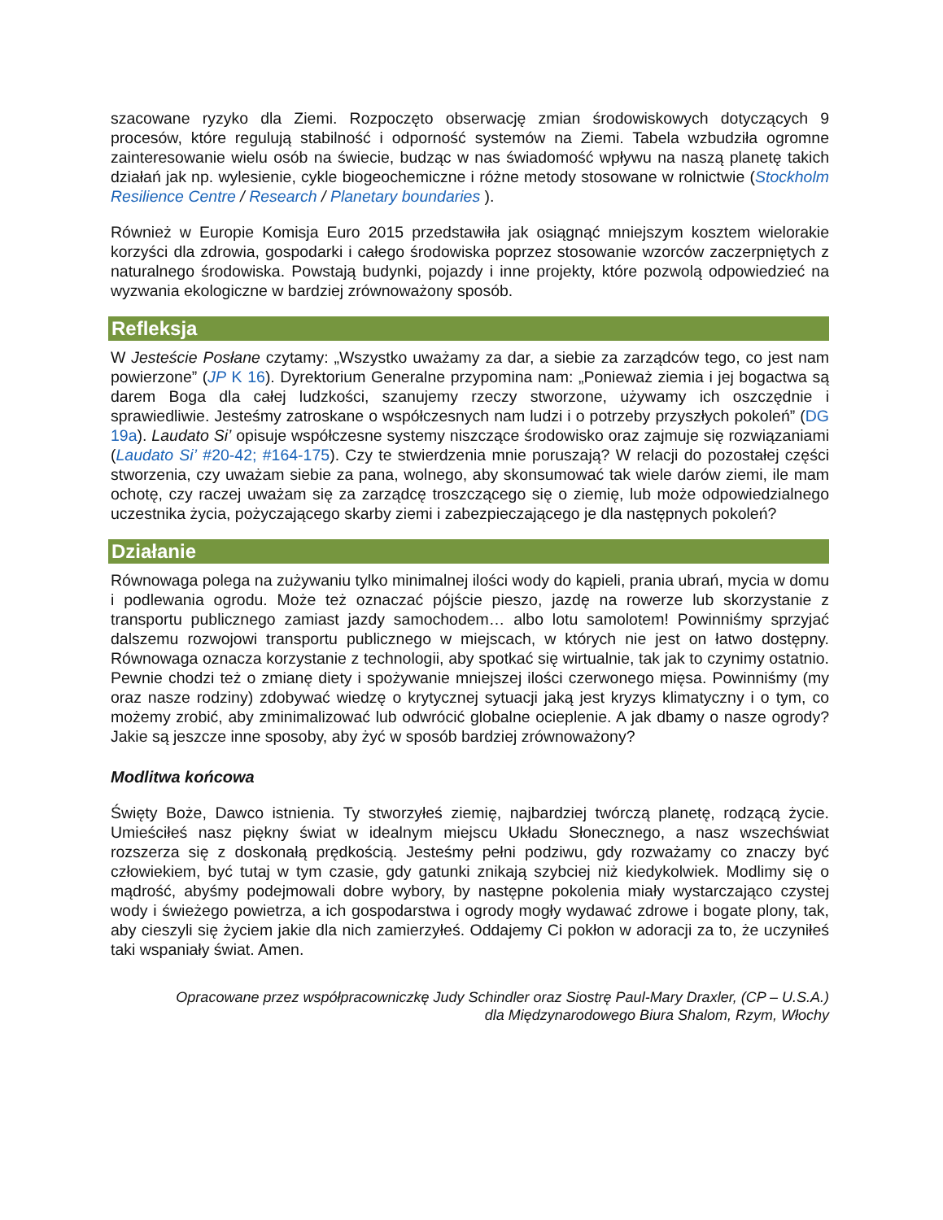szacowane ryzyko dla Ziemi. Rozpoczęto obserwację zmian środowiskowych dotyczących 9 procesów, które regulują stabilność i odporność systemów na Ziemi. Tabela wzbudziła ogromne zainteresowanie wielu osób na świecie, budząc w nas świadomość wpływu na naszą planetę takich działań jak np. wylesienie, cykle biogeochemiczne i różne metody stosowane w rolnictwie (Stockholm Resilience Centre / Research / Planetary boundaries ).
Również w Europie Komisja Euro 2015 przedstawiła jak osiągnąć mniejszym kosztem wielorakie korzyści dla zdrowia, gospodarki i całego środowiska poprzez stosowanie wzorców zaczerpniętych z naturalnego środowiska. Powstają budynki, pojazdy i inne projekty, które pozwolą odpowiedzieć na wyzwania ekologiczne w bardziej zrównoważony sposób.
Refleksja
W Jesteście Posłane czytamy: „Wszystko uważamy za dar, a siebie za zarządców tego, co jest nam powierzone” (JP K 16). Dyrektorium Generalne przypomina nam: „Ponieważ ziemia i jej bogactwa są darem Boga dla całej ludzkości, szanujemy rzeczy stworzone, używamy ich oszczędnie i sprawiedliwie. Jesteśmy zatroskane o współczesnych nam ludzi i o potrzeby przyszłych pokoleń” (DG 19a). Laudato Si’ opisuje współczesne systemy niszczące środowisko oraz zajmuje się rozwiązaniami (Laudato Si’ #20-42; #164-175). Czy te stwierdzenia mnie poruszają? W relacji do pozostałej części stworzenia, czy uważam siebie za pana, wolnego, aby skonsumować tak wiele darów ziemi, ile mam ochotę, czy raczej uważam się za zarządcę troszczącego się o ziemię, lub może odpowiedzialnego uczestnika życia, pożyczającego skarby ziemi i zabezpieczającego je dla następnych pokoleń?
Działanie
Równowaga polega na zużywaniu tylko minimalnej ilości wody do kąpieli, prania ubrań, mycia w domu i podlewania ogrodu. Może też oznaczać pójście pieszo, jazdę na rowerze lub skorzystanie z transportu publicznego zamiast jazdy samochodem… albo lotu samolotem! Powinniśmy sprzyjać dalszemu rozwojowi transportu publicznego w miejscach, w których nie jest on łatwo dostępny. Równowaga oznacza korzystanie z technologii, aby spotkać się wirtualnie, tak jak to czynimy ostatnio. Pewnie chodzi też o zmianę diety i spożywanie mniejszej ilości czerwonego mięsa. Powinniśmy (my oraz nasze rodziny) zdobywać wiedzę o krytycznej sytuacji jaką jest kryzys klimatyczny i o tym, co możemy zrobić, aby zminimalizować lub odwrócić globalne ocieplenie. A jak dbamy o nasze ogrody? Jakie są jeszcze inne sposoby, aby żyć w sposób bardziej zrównoważony?
Modlitwa końcowa
Święty Boże, Dawco istnienia. Ty stworzyłeś ziemię, najbardziej twórczą planetę, rodzącą życie. Umieściłeś nasz piękny świat w idealnym miejscu Układu Słonecznego, a nasz wszechświat rozszerza się z doskonałą prędkością. Jesteśmy pełni podziwu, gdy rozważamy co znaczy być człowiekiem, być tutaj w tym czasie, gdy gatunki znikają szybciej niż kiedykolwiek. Modlimy się o mądrość, abyśmy podejmowali dobre wybory, by następne pokolenia miały wystarczająco czystej wody i świeżego powietrza, a ich gospodarstwa i ogrody mogły wydawać zdrowe i bogate plony, tak, aby cieszyli się życiem jakie dla nich zamierzyłeś. Oddajemy Ci pokłon w adoracji za to, że uczyniłeś taki wspaniały świat. Amen.
Opracowane przez współpracowniczkę Judy Schindler oraz Siostrę Paul-Mary Draxler, (CP – U.S.A.)
dla Międzynarodowego Biura Shalom, Rzym, Włochy